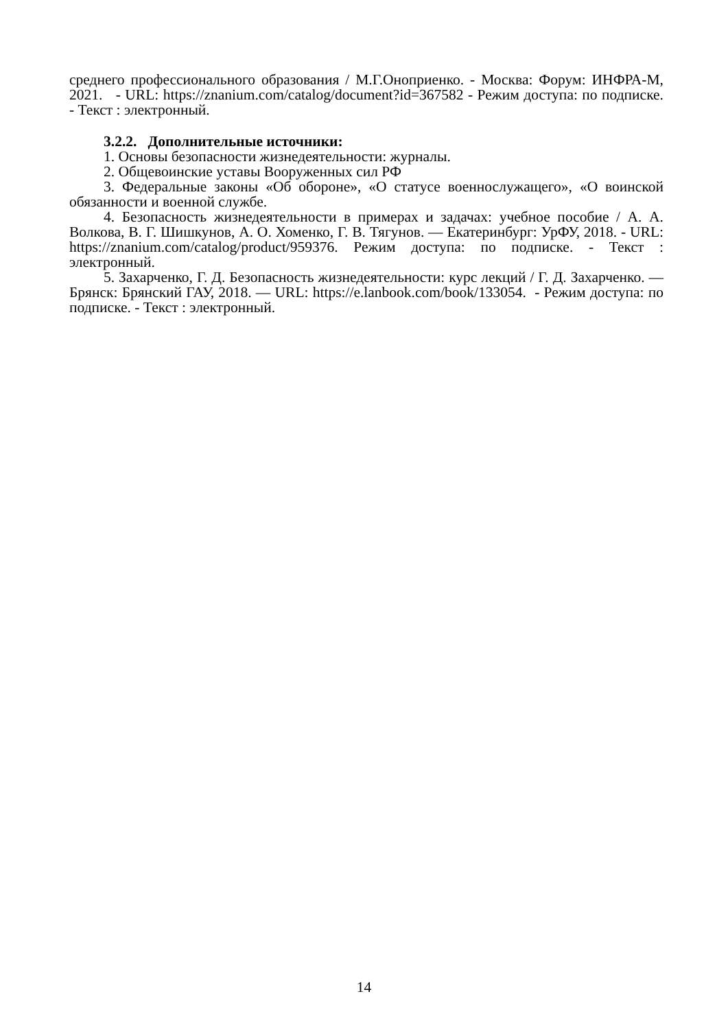среднего профессионального образования / М.Г.Оноприенко. - Москва: Форум: ИНФРА-М, 2021. - URL: https://znanium.com/catalog/document?id=367582 - Режим доступа: по подписке. - Текст : электронный.
3.2.2. Дополнительные источники:
1. Основы безопасности жизнедеятельности: журналы.
2. Общевоинские уставы Вооруженных сил РФ
3. Федеральные законы «Об обороне», «О статусе военнослужащего», «О воинской обязанности и военной службе.
4. Безопасность жизнедеятельности в примерах и задачах: учебное пособие / А. А. Волкова, В. Г. Шишкунов, А. О. Хоменко, Г. В. Тягунов. — Екатеринбург: УрФУ, 2018. - URL: https://znanium.com/catalog/product/959376. Режим доступа: по подписке. - Текст : электронный.
5. Захарченко, Г. Д. Безопасность жизнедеятельности: курс лекций / Г. Д. Захарченко. — Брянск: Брянский ГАУ, 2018. — URL: https://e.lanbook.com/book/133054. - Режим доступа: по подписке. - Текст : электронный.
14